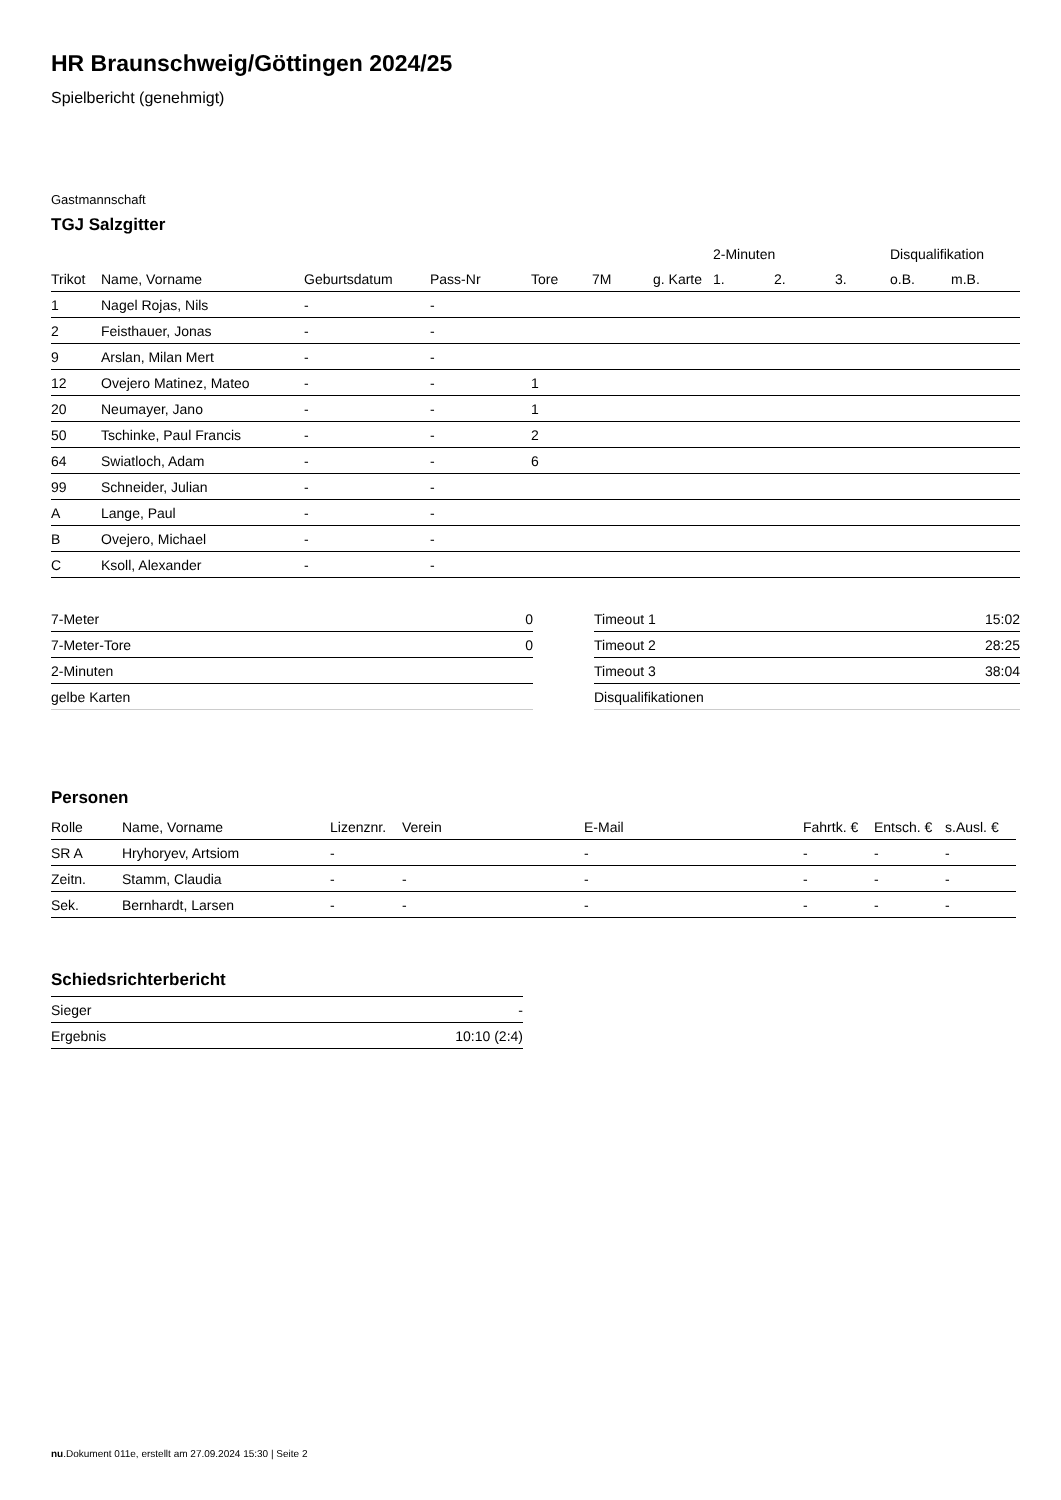HR Braunschweig/Göttingen 2024/25
Spielbericht (genehmigt)
Gastmannschaft
TGJ Salzgitter
| | | | | | | | 2-Minuten | | | Disqualifikation | |
| Trikot | Name, Vorname | Geburtsdatum | Pass-Nr | Tore | 7M | g. Karte | 1. | 2. | 3. | o.B. | m.B. |
| 1 | Nagel Rojas, Nils | - | - | | | | | | | | |
| 2 | Feisthauer, Jonas | - | - | | | | | | | | |
| 9 | Arslan, Milan Mert | - | - | | | | | | | | |
| 12 | Ovejero Matinez, Mateo | - | - | 1 | | | | | | | |
| 20 | Neumayer, Jano | - | - | 1 | | | | | | | |
| 50 | Tschinke, Paul Francis | - | - | 2 | | | | | | | |
| 64 | Swiatloch, Adam | - | - | 6 | | | | | | | |
| 99 | Schneider, Julian | - | - | | | | | | | | |
| A | Lange, Paul | - | - | | | | | | | | |
| B | Ovejero, Michael | - | - | | | | | | | | |
| C | Ksoll, Alexander | - | - | | | | | | | | |
| 7-Meter | 0 |
| 7-Meter-Tore | 0 |
| 2-Minuten | |
| gelbe Karten | |
| Timeout 1 | 15:02 |
| Timeout 2 | 28:25 |
| Timeout 3 | 38:04 |
| Disqualifikationen | |
Personen
| Rolle | Name, Vorname | Lizenznr. | Verein | E-Mail | Fahrtk. € | Entsch. € | s.Ausl. € |
| --- | --- | --- | --- | --- | --- | --- | --- |
| SR A | Hryhoryev, Artsiom | - | | - | - | - | - |
| Zeitn. | Stamm, Claudia | - | - | - | - | - | - |
| Sek. | Bernhardt, Larsen | - | - | - | - | - | - |
Schiedsrichterbericht
| Sieger | - |
| Ergebnis | 10:10 (2:4) |
nu.Dokument 011e, erstellt am 27.09.2024 15:30 | Seite 2